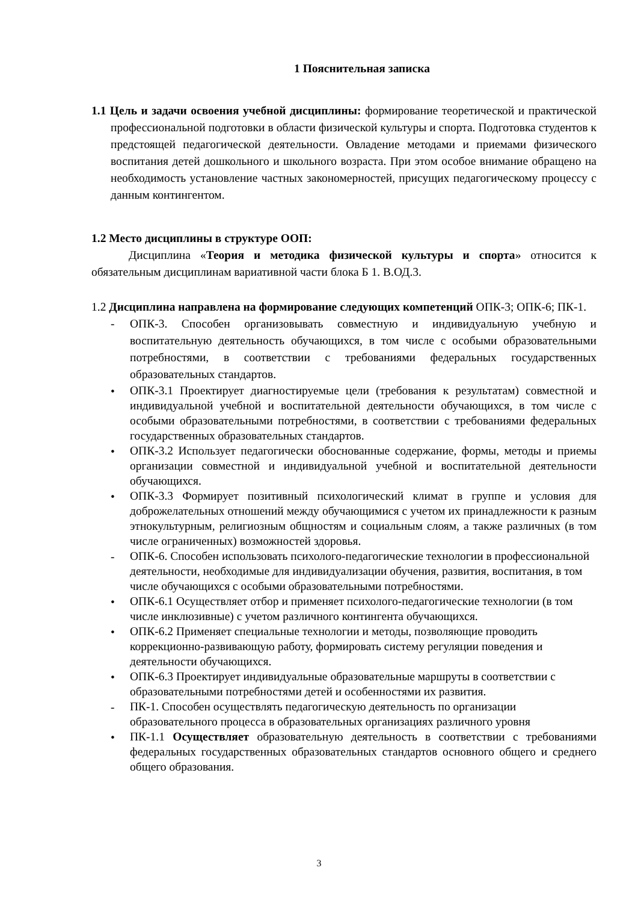1 Пояснительная записка
1.1 Цель и задачи освоения учебной дисциплины: формирование теоретической и практической профессиональной подготовки в области физической культуры и спорта. Подготовка студентов к предстоящей педагогической деятельности. Овладение методами и приемами физического воспитания детей дошкольного и школьного возраста. При этом особое внимание обращено на необходимость установление частных закономерностей, присущих педагогическому процессу с данным контингентом.
1.2 Место дисциплины в структуре ООП:
Дисциплина «Теория и методика физической культуры и спорта» относится к обязательным дисциплинам вариативной части блока Б 1. В.ОД.3.
1.2 Дисциплина направлена на формирование следующих компетенций ОПК-3; ОПК-6; ПК-1.
- ОПК-3. Способен организовывать совместную и индивидуальную учебную и воспитательную деятельность обучающихся, в том числе с особыми образовательными потребностями, в соответствии с требованиями федеральных государственных образовательных стандартов.
• ОПК-3.1 Проектирует диагностируемые цели (требования к результатам) совместной и индивидуальной учебной и воспитательной деятельности обучающихся, в том числе с особыми образовательными потребностями, в соответствии с требованиями федеральных государственных образовательных стандартов.
• ОПК-3.2 Использует педагогически обоснованные содержание, формы, методы и приемы организации совместной и индивидуальной учебной и воспитательной деятельности обучающихся.
• ОПК-3.3 Формирует позитивный психологический климат в группе и условия для доброжелательных отношений между обучающимися с учетом их принадлежности к разным этнокультурным, религиозным общностям и социальным слоям, а также различных (в том числе ограниченных) возможностей здоровья.
- ОПК-6. Способен использовать психолого-педагогические технологии в профессиональной деятельности, необходимые для индивидуализации обучения, развития, воспитания, в том числе обучающихся с особыми образовательными потребностями.
• ОПК-6.1 Осуществляет отбор и применяет психолого-педагогические технологии (в том числе инклюзивные) с учетом различного контингента обучающихся.
• ОПК-6.2 Применяет специальные технологии и методы, позволяющие проводить коррекционно-развивающую работу, формировать систему регуляции поведения и деятельности обучающихся.
• ОПК-6.3 Проектирует индивидуальные образовательные маршруты в соответствии с образовательными потребностями детей и особенностями их развития.
- ПК-1. Способен осуществлять педагогическую деятельность по организации образовательного процесса в образовательных организациях различного уровня
• ПК-1.1 Осуществляет образовательную деятельность в соответствии с требованиями федеральных государственных образовательных стандартов основного общего и среднего общего образования.
3